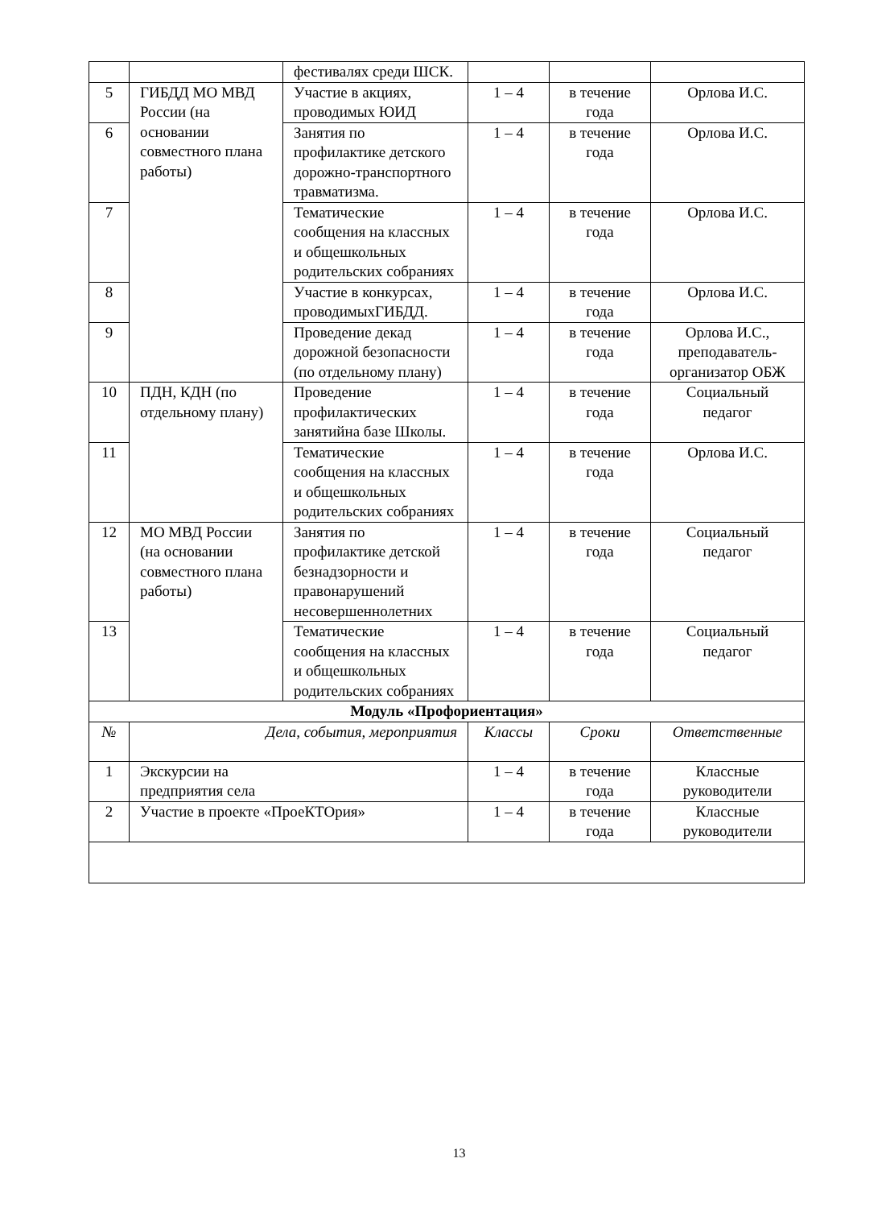| | | фестивалях среди ШСК. | | | |
| 5 | ГИБДД МО МВД России (на основании совместного плана работы) | Участие в акциях, проводимых ЮИД | 1 – 4 | в течение года | Орлова И.С. |
| 6 | | Занятия по профилактике детского дорожно-транспортного травматизма. | 1 – 4 | в течение года | Орлова И.С. |
| 7 | | Тематические сообщения на классных и общешкольных родительских собраниях | 1 – 4 | в течение года | Орлова И.С. |
| 8 | | Участие в конкурсах, проводимыхГИБДД. | 1 – 4 | в течение года | Орлова И.С. |
| 9 | | Проведение декад дорожной безопасности (по отдельному плану) | 1 – 4 | в течение года | Орлова И.С., преподаватель-организатор ОБЖ |
| 10 | ПДН, КДН (по отдельному плану) | Проведение профилактических занятийна базе Школы. | 1 – 4 | в течение года | Социальный педагог |
| 11 | | Тематические сообщения на классных и общешкольных родительских собраниях | 1 – 4 | в течение года | Орлова И.С. |
| 12 | МО МВД России (на основании совместного плана работы) | Занятия по профилактике детской безнадзорности и правонарушений несовершеннолетних | 1 – 4 | в течение года | Социальный педагог |
| 13 | | Тематические сообщения на классных и общешкольных родительских собраниях | 1 – 4 | в течение года | Социальный педагог |
| Модуль «Профориентация» | | | | | |
| № | Дела, события, мероприятия | | Классы | Сроки | Ответственные |
| 1 | Экскурсии на предприятия села | | 1 – 4 | в течение года | Классные руководители |
| 2 | Участие в проекте «ПроеКТОрия» | | 1 – 4 | в течение года | Классные руководители |
13